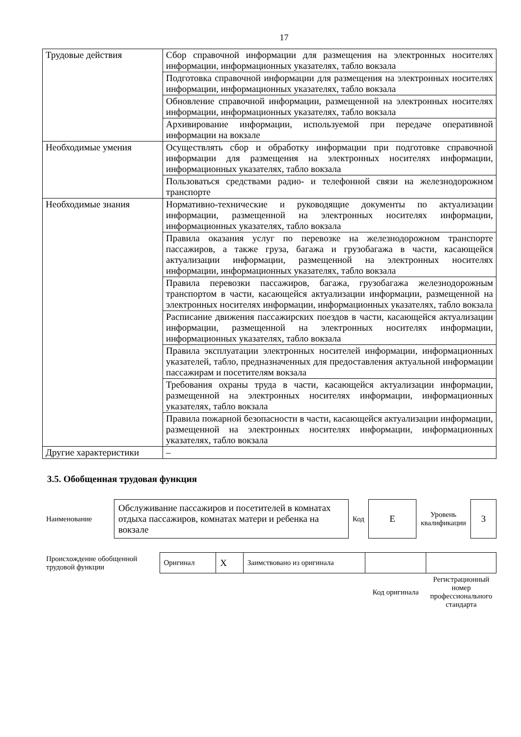17
| Трудовые действия | Сбор справочной информации для размещения на электронных носителях информации, информационных указателях, табло вокзала |
| | Подготовка справочной информации для размещения на электронных носителях информации, информационных указателях, табло вокзала |
| | Обновление справочной информации, размещенной на электронных носителях информации, информационных указателях, табло вокзала |
| | Архивирование информации, используемой при передаче оперативной информации на вокзале |
| Необходимые умения | Осуществлять сбор и обработку информации при подготовке справочной информации для размещения на электронных носителях информации, информационных указателях, табло вокзала |
| | Пользоваться средствами радио- и телефонной связи на железнодорожном транспорте |
| Необходимые знания | Нормативно-технические и руководящие документы по актуализации информации, размещенной на электронных носителях информации, информационных указателях, табло вокзала |
| | Правила оказания услуг по перевозке на железнодорожном транспорте пассажиров, а также груза, багажа и грузобагажа в части, касающейся актуализации информации, размещенной на электронных носителях информации, информационных указателях, табло вокзала |
| | Правила перевозки пассажиров, багажа, грузобагажа железнодорожным транспортом в части, касающейся актуализации информации, размещенной на электронных носителях информации, информационных указателях, табло вокзала |
| | Расписание движения пассажирских поездов в части, касающейся актуализации информации, размещенной на электронных носителях информации, информационных указателях, табло вокзала |
| | Правила эксплуатации электронных носителей информации, информационных указателей, табло, предназначенных для предоставления актуальной информации пассажирам и посетителям вокзала |
| | Требования охраны труда в части, касающейся актуализации информации, размещенной на электронных носителях информации, информационных указателях, табло вокзала |
| | Правила пожарной безопасности в части, касающейся актуализации информации, размещенной на электронных носителях информации, информационных указателях, табло вокзала |
| Другие характеристики | – |
3.5. Обобщенная трудовая функция
| Наименование | Обслуживание пассажиров и посетителей в комнатах отдыха пассажиров, комнатах матери и ребенка на вокзале | Код | E | Уровень квалификации | 3 |
| Происхождение обобщенной трудовой функции | Оригинал | X | Заимствовано из оригинала | | |
| | | | | Код оригинала | Регистрационный номер профессионального стандарта |